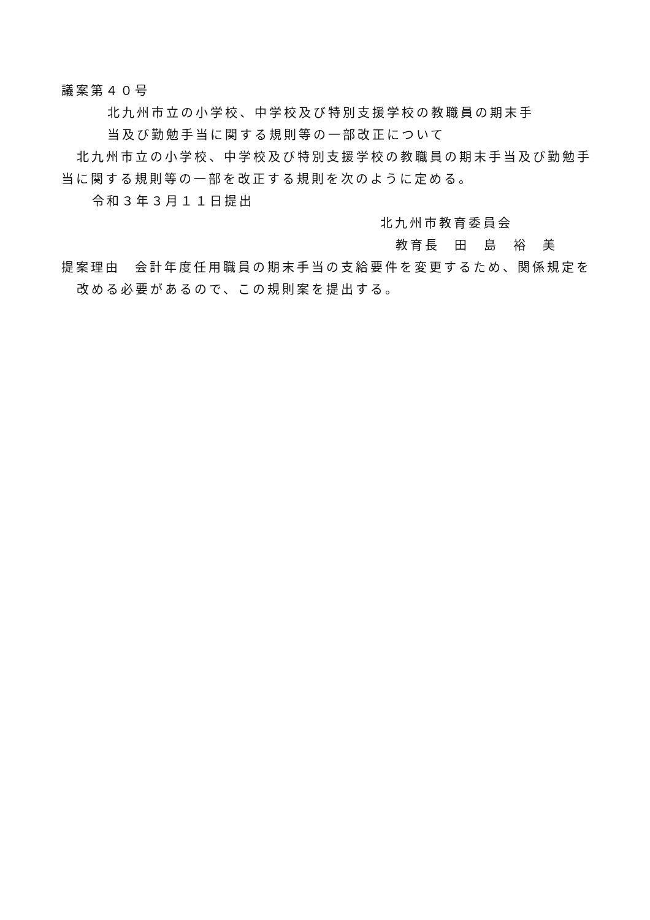議案第４０号
北九州市立の小学校、中学校及び特別支援学校の教職員の期末手
当及び勤勉手当に関する規則等の一部改正について
北九州市立の小学校、中学校及び特別支援学校の教職員の期末手当及び勤勉手当に関する規則等の一部を改正する規則を次のように定める。
令和３年３月１１日提出
北九州市教育委員会
教育長　田　島　裕　美
提案理由　会計年度任用職員の期末手当の支給要件を変更するため、関係規定を改める必要があるので、この規則案を提出する。